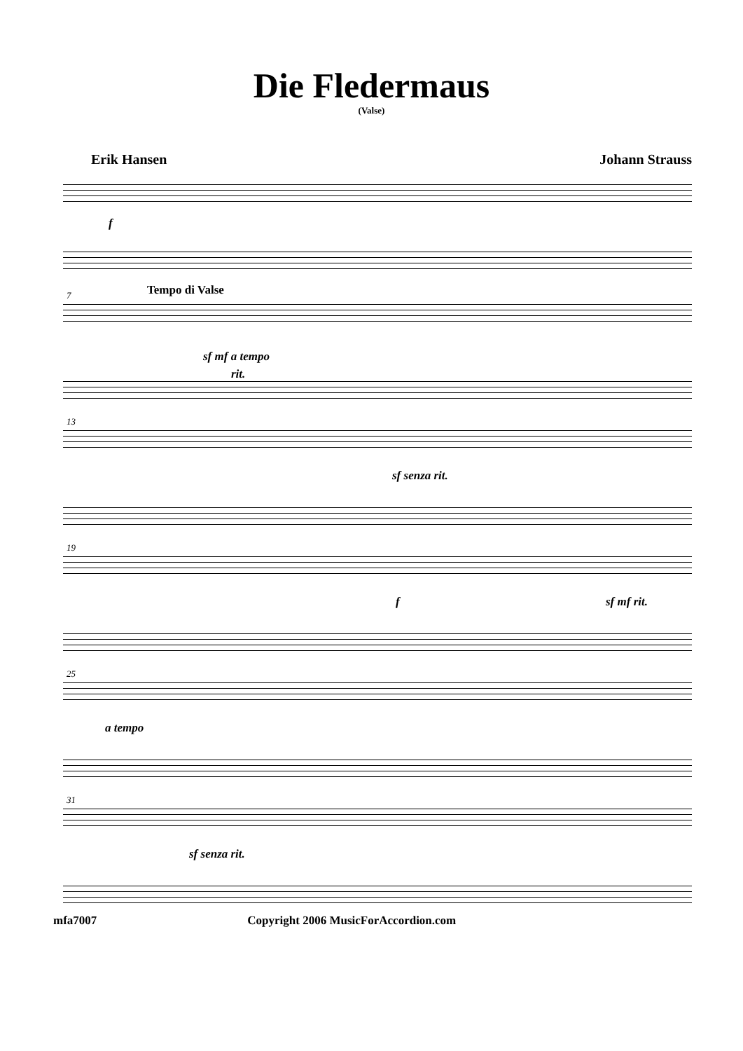Die Fledermaus
(Valse)
Erik Hansen Johann Strauss
f
7 Tempo di Valse
sf mf a tempo
rit.
13
sf senza rit.
19
f sf mf rit.
25
a tempo
31
sf senza rit.
mfa7007 Copyright 2006 MusicForAccordion.com